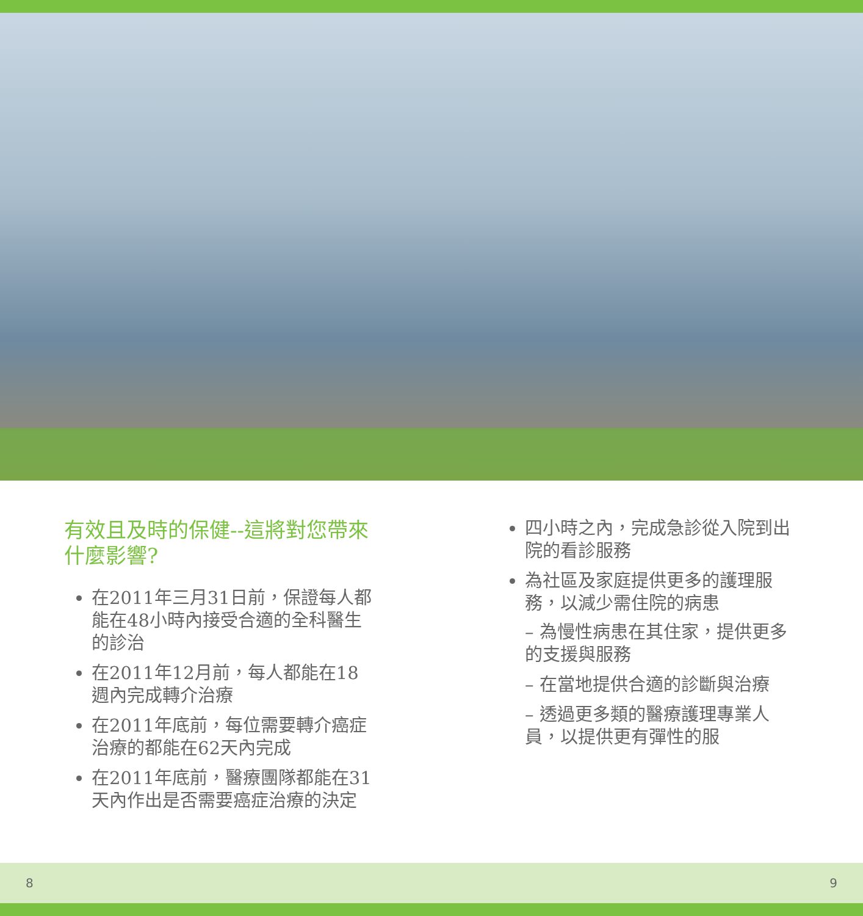有效且及時的保健--這將對您帶來什麼影響?
在2011年三月31日前，保證每人都能在48小時內接受合適的全科醫生的診治
在2011年12月前，每人都能在18週內完成轉介治療
在2011年底前，每位需要轉介癌症治療的都能在62天內完成
在2011年底前，醫療團隊都能在31天內作出是否需要癌症治療的決定
四小時之內，完成急診從入院到出院的看診服務
為社區及家庭提供更多的護理服務，以減少需住院的病患
– 為慢性病患在其住家，提供更多的支援與服務
– 在當地提供合適的診斷與治療
– 透過更多類的醫療護理專業人員，以提供更有彈性的服
8 9